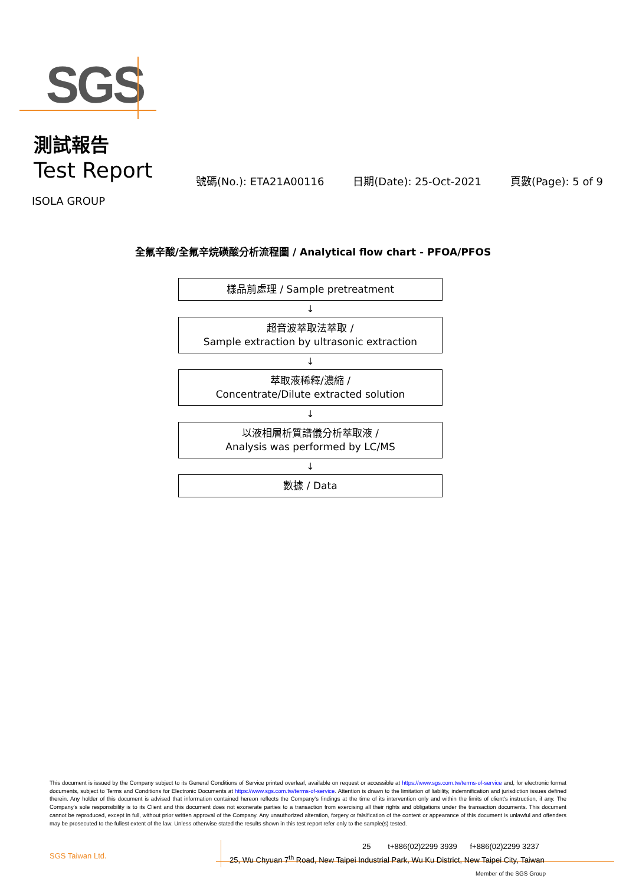SGS
測試報告
Test Report 號碼(No.): ETA21A00116 日期(Date): 25-Oct-2021 頁數(Page): 5 of 9
ISOLA GROUP
全氟辛酸/全氟辛烷磺酸分析流程圖 / Analytical flow chart - PFOA/PFOS
樣品前處理 / Sample pretreatment
↓
超音波萃取法萃取 /
Sample extraction by ultrasonic extraction
↓
萃取液稀釋/濃縮 /
Concentrate/Dilute extracted solution
↓
以液相層析質譜儀分析萃取液 /
Analysis was performed by LC/MS
↓
數據 / Data
This document is issued by the Company subject to its General Conditions of Service printed overleaf, available on request or accessible at https://www.sgs.com.tw/terms-of-service and, for electronic format documents, subject to Terms and Conditions for Electronic Documents at https://www.sgs.com.tw/terms-of-service. Attention is drawn to the limitation of liability, indemnification and jurisdiction issues defined therein. Any holder of this document is advised that information contained hereon reflects the Company's findings at the time of its intervention only and within the limits of client's instruction, if any. The Company's sole responsibility is to its Client and this document does not exonerate parties to a transaction from exercising all their rights and obligations under the transaction documents. This document cannot be reproduced, except in full, without prior written approval of the Company. Any unauthorized alteration, forgery or falsification of the content or appearance of this document is unlawful and offenders may be prosecuted to the fullest extent of the law. Unless otherwise stated the results shown in this test report refer only to the sample(s) tested.
SGS Taiwan Ltd.
25 t+886(02)2299 3939 f+886(02)2299 3237
25, Wu Chyuan 7<sup>th</sup> Road, New Taipei Industrial Park, Wu Ku District, New Taipei City, Taiwan
Member of the SGS Group